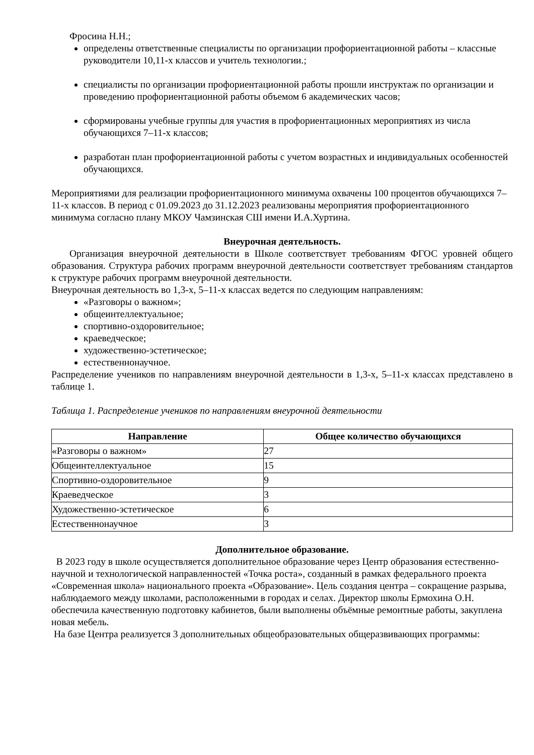Фросина Н.Н.;
определены ответственные специалисты по организации профориентационной работы – классные руководители 10,11-х классов и учитель технологии.;
специалисты по организации профориентационной работы прошли инструктаж по организации и проведению профориентационной работы объемом 6 академических часов;
сформированы учебные группы для участия в профориентационных мероприятиях из числа обучающихся 7–11-х классов;
разработан план профориентационной работы с учетом возрастных и индивидуальных особенностей обучающихся.
Мероприятиями для реализации профориентационного минимума охвачены 100 процентов обучающихся 7–11-х классов. В период с 01.09.2023 до 31.12.2023 реализованы мероприятия профориентационного минимума согласно плану МКОУ Чамзинская СШ имени И.А.Хуртина.
Внеурочная деятельность.
Организация внеурочной деятельности в Школе соответствует требованиям ФГОС уровней общего образования. Структура рабочих программ внеурочной деятельности соответствует требованиям стандартов к структуре рабочих программ внеурочной деятельности.
Внеурочная деятельность во 1,3-х, 5–11-х классах ведется по следующим направлениям:
«Разговоры о важном»;
общеинтеллектуальное;
спортивно-оздоровительное;
краеведческое;
художественно-эстетическое;
естественнонаучное.
Распределение учеников по направлениям внеурочной деятельности в 1,3-х, 5–11-х классах представлено в таблице 1.
Таблица 1. Распределение учеников по направлениям внеурочной деятельности
| Направление | Общее количество обучающихся |
| --- | --- |
| «Разговоры о важном» | 27 |
| Общеинтеллектуальное | 15 |
| Спортивно-оздоровительное | 9 |
| Краеведческое | 3 |
| Художественно-эстетическое | 6 |
| Естественнонаучное | 3 |
Дополнительное образование.
В 2023 году в школе осуществляется дополнительное образование через Центр образования естественно-научной и технологической направленностей «Точка роста», созданный в рамках федерального проекта «Современная школа» национального проекта «Образование». Цель создания центра – сокращение разрыва, наблюдаемого между школами, расположенными в городах и селах. Директор школы Ермохина О.Н. обеспечила качественную подготовку кабинетов, были выполнены объёмные ремонтные работы, закуплена новая мебель.
На базе Центра реализуется 3 дополнительных общеобразовательных общеразвивающих программы: